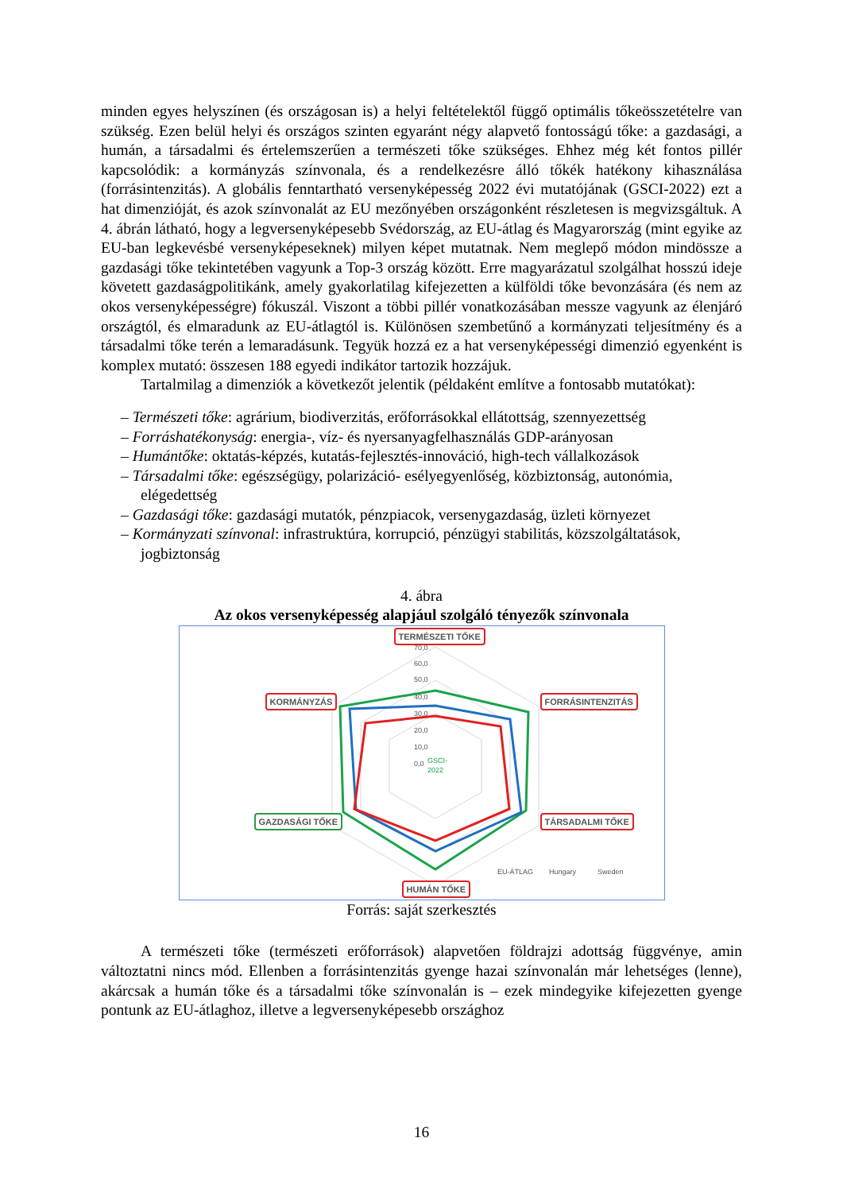minden egyes helyszínen (és országosan is) a helyi feltételektől függő optimális tőkeösszetételre van szükség. Ezen belül helyi és országos szinten egyaránt négy alapvető fontosságú tőke: a gazdasági, a humán, a társadalmi és értelemszerűen a természeti tőke szükséges. Ehhez még két fontos pillér kapcsolódik: a kormányzás színvonala, és a rendelkezésre álló tőkék hatékony kihasználása (forrásintenzitás). A globális fenntartható versenyképesség 2022 évi mutatójának (GSCI-2022) ezt a hat dimenzióját, és azok színvonalát az EU mezőnyében országonként részletesen is megvizsgáltuk. A 4. ábrán látható, hogy a legversenyképesebb Svédország, az EU-átlag és Magyarország (mint egyike az EU-ban legkevésbé versenyképeseknek) milyen képet mutatnak. Nem meglepő módon mindössze a gazdasági tőke tekintetében vagyunk a Top-3 ország között. Erre magyarázatul szolgálhat hosszú ideje követett gazdaságpolitikánk, amely gyakorlatilag kifejezetten a külföldi tőke bevonzására (és nem az okos versenyképességre) fókuszál. Viszont a többi pillér vonatkozásában messze vagyunk az élenjáró országtól, és elmaradunk az EU-átlagtól is. Különösen szembetűnő a kormányzati teljesítmény és a társadalmi tőke terén a lemaradásunk. Tegyük hozzá ez a hat versenyképességi dimenzió egyenként is komplex mutató: összesen 188 egyedi indikátor tartozik hozzájuk.
Tartalmilag a dimenziók a következőt jelentik (példaként említve a fontosabb mutatókat):
– Természeti tőke: agrárium, biodiverzitás, erőforrásokkal ellátottság, szennyezettség
– Forráshatékonyság: energia-, víz- és nyersanyagfelhasználás GDP-arányosan
– Humántőke: oktatás-képzés, kutatás-fejlesztés-innováció, high-tech vállalkozások
– Társadalmi tőke: egészségügy, polarizáció- esélyegyenlőség, közbiztonság, autonómia, elégedettség
– Gazdasági tőke: gazdasági mutatók, pénzpiacok, versenygazdaság, üzleti környezet
– Kormányzati színvonal: infrastruktúra, korrupció, pénzügyi stabilitás, közszolgáltatások, jogbiztonság
4. ábra
Az okos versenyképesség alapjául szolgáló tényezők színvonala
70,0
60,0
50,0
40,0
30,0
20,0
10,0
0,0
GSCI-
2022
EU-ÁTLAG
Hungary
Sweden
TERMÉSZETI TŐKE
FORRÁSINTENZITÁS KORMÁNYZÁS
GAZDASÁGI TŐKE TÁRSADALMI TŐKE
HUMÁN TŐKE
Forrás: saját szerkesztés
A természeti tőke (természeti erőforrások) alapvetően földrajzi adottság függvénye, amin változtatni nincs mód. Ellenben a forrásintenzitás gyenge hazai színvonalán már lehetséges (lenne), akárcsak a humán tőke és a társadalmi tőke színvonalán is – ezek mindegyike kifejezetten gyenge pontunk az EU-átlaghoz, illetve a legversenyképesebb országhoz
16